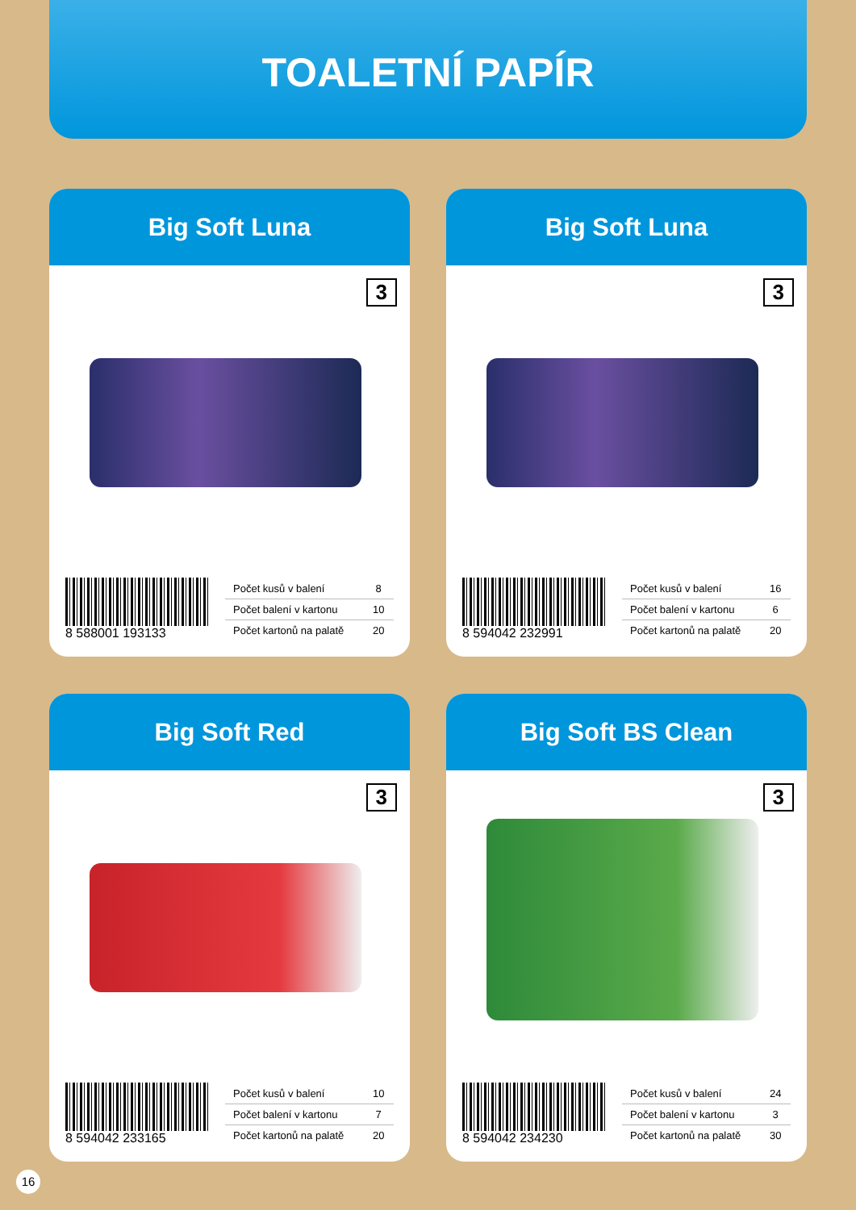TOALETNÍ PAPÍR
Big Soft Luna
3
8 588001 193133
| Počet kusů v balení | 8 |
| Počet balení v kartonu | 10 |
| Počet kartonů na palatě | 20 |
Big Soft Luna
3
8 594042 232991
| Počet kusů v balení | 16 |
| Počet balení v kartonu | 6 |
| Počet kartonů na palatě | 20 |
Big Soft Red
3
8 594042 233165
| Počet kusů v balení | 10 |
| Počet balení v kartonu | 7 |
| Počet kartonů na palatě | 20 |
Big Soft BS Clean
3
8 594042 234230
| Počet kusů v balení | 24 |
| Počet balení v kartonu | 3 |
| Počet kartonů na palatě | 30 |
16